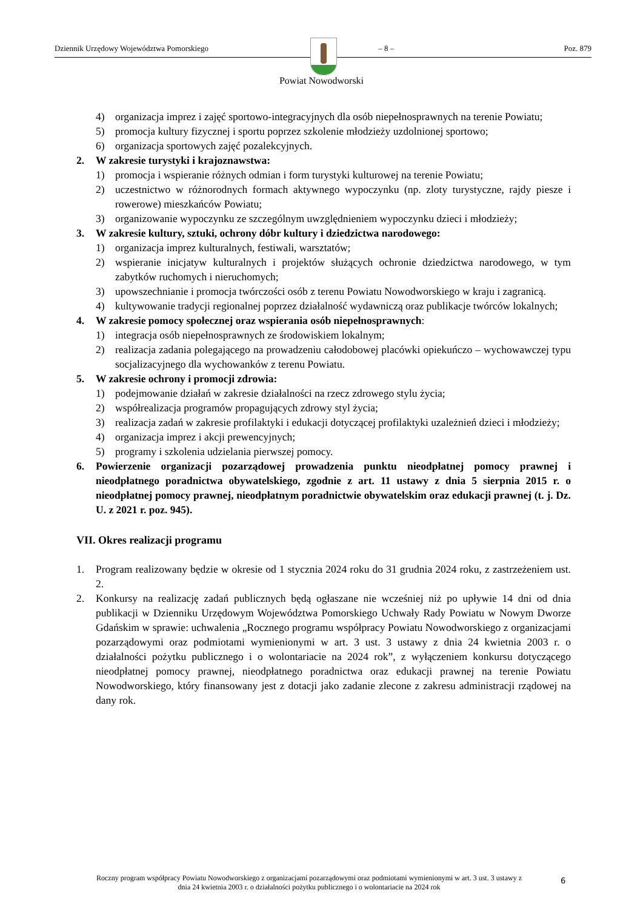Dziennik Urzędowy Województwa Pomorskiego – 8 – Poz. 879
Powiat Nowodworski
4) organizacja imprez i zajęć sportowo-integracyjnych dla osób niepełnosprawnych na terenie Powiatu;
5) promocja kultury fizycznej i sportu poprzez szkolenie młodzieży uzdolnionej sportowo;
6) organizacja sportowych zajęć pozalekcyjnych.
2. W zakresie turystyki i krajoznawstwa:
1) promocja i wspieranie różnych odmian i form turystyki kulturowej na terenie Powiatu;
2) uczestnictwo w różnorodnych formach aktywnego wypoczynku (np. zloty turystyczne, rajdy piesze i rowerowe) mieszkańców Powiatu;
3) organizowanie wypoczynku ze szczególnym uwzględnieniem wypoczynku dzieci i młodzieży;
3. W zakresie kultury, sztuki, ochrony dóbr kultury i dziedzictwa narodowego:
1) organizacja imprez kulturalnych, festiwali, warsztatów;
2) wspieranie inicjatyw kulturalnych i projektów służących ochronie dziedzictwa narodowego, w tym zabytków ruchomych i nieruchomych;
3) upowszechnianie i promocja twórczości osób z terenu Powiatu Nowodworskiego w kraju i zagranicą.
4) kultywowanie tradycji regionalnej poprzez działalność wydawniczą oraz publikacje twórców lokalnych;
4. W zakresie pomocy społecznej oraz wspierania osób niepełnosprawnych:
1) integracja osób niepełnosprawnych ze środowiskiem lokalnym;
2) realizacja zadania polegającego na prowadzeniu całodobowej placówki opiekuńczo – wychowawczej typu socjalizacyjnego dla wychowanków z terenu Powiatu.
5. W zakresie ochrony i promocji zdrowia:
1) podejmowanie działań w zakresie działalności na rzecz zdrowego stylu życia;
2) współrealizacja programów propagujących zdrowy styl życia;
3) realizacja zadań w zakresie profilaktyki i edukacji dotyczącej profilaktyki uzależnień dzieci i młodzieży;
4) organizacja imprez i akcji prewencyjnych;
5) programy i szkolenia udzielania pierwszej pomocy.
6. Powierzenie organizacji pozarządowej prowadzenia punktu nieodpłatnej pomocy prawnej i nieodpłatnego poradnictwa obywatelskiego, zgodnie z art. 11 ustawy z dnia 5 sierpnia 2015 r. o nieodpłatnej pomocy prawnej, nieodpłatnym poradnictwie obywatelskim oraz edukacji prawnej (t. j. Dz. U. z 2021 r. poz. 945).
VII. Okres realizacji programu
1. Program realizowany będzie w okresie od 1 stycznia 2024 roku do 31 grudnia 2024 roku, z zastrzeżeniem ust. 2.
2. Konkursy na realizację zadań publicznych będą ogłaszane nie wcześniej niż po upływie 14 dni od dnia publikacji w Dzienniku Urzędowym Województwa Pomorskiego Uchwały Rady Powiatu w Nowym Dworze Gdańskim w sprawie: uchwalenia „Rocznego programu współpracy Powiatu Nowodworskiego z organizacjami pozarządowymi oraz podmiotami wymienionymi w art. 3 ust. 3 ustawy z dnia 24 kwietnia 2003 r. o działalności pożytku publicznego i o wolontariacie na 2024 rok”, z wyłączeniem konkursu dotyczącego nieodpłatnej pomocy prawnej, nieodpłatnego poradnictwa oraz edukacji prawnej na terenie Powiatu Nowodworskiego, który finansowany jest z dotacji jako zadanie zlecone z zakresu administracji rządowej na dany rok.
Roczny program współpracy Powiatu Nowodworskiego z organizacjami pozarządowymi oraz podmiotami wymienionymi w art. 3 ust. 3 ustawy z dnia 24 kwietnia 2003 r. o działalności pożytku publicznego i o wolontariacie na 2024 rok
6